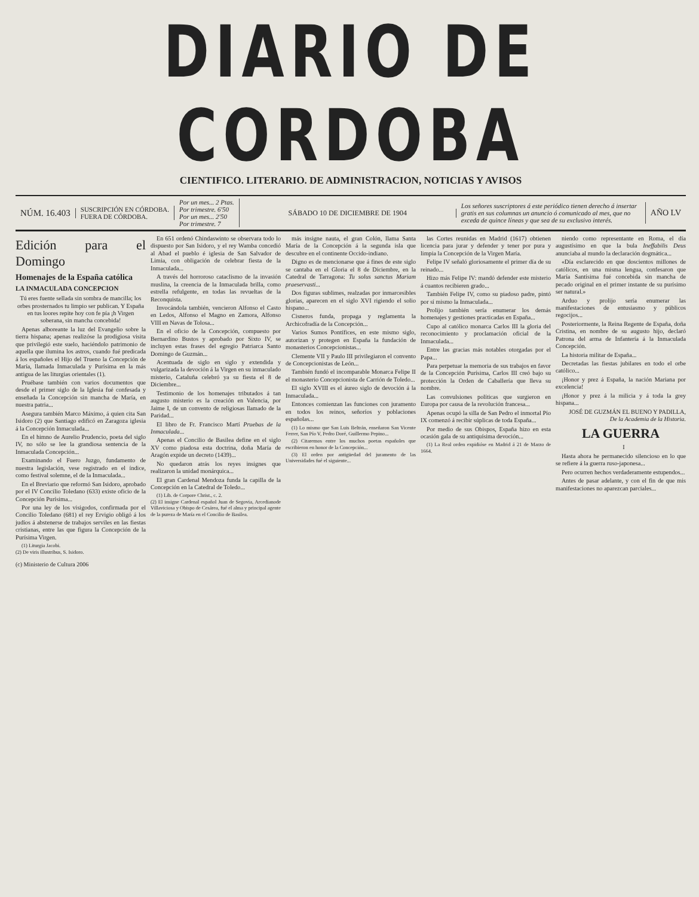DIARIO DE CORDOBA
CIENTIFICO. LITERARIO. DE ADMINISTRACION, NOTICIAS Y AVISOS
NÚM. 16.403
SUSCRIPCIÓN EN CÓRDOBA.
FUERA DE CÓRDOBA.
Por un mes... 2 Ptas.
Por trimestre. 6'50
Por un mes... 2'50
Por trimestre. 7
SÁBADO 10 DE DICIEMBRE DE 1904
Los señores suscriptores á este periódico tienen derecho á insertar gratis en sus columnas un anuncio ó comunicado al mes, que no exceda de quince líneas y que sea de su exclusivo interés.
AÑO LV
Edición para el Domingo
Homenajes de la España católica
LA INMACULADA CONCEPCION
Tú eres fuente sellada sin sombra de mancilla; los orbes prosternados tu limpio ser publican. Y España en tus loores repite hoy con fe pía ¡h Virgen soberana, sin mancha concebida!
Apenas alboreante la luz del Evangelio sobre la tierra hispana; apenas realizóse la prodigiosa visita que privilegió este suelo, haciéndolo patrimonio de aquella que ilumina los astros, cuando fué predicada á los españoles el Hijo del Trueno la Concepción de María, llamada Inmaculada y Purísima en la más antigua de las liturgias orientales (1).
Pruébase también con varios documentos que desde el primer siglo de la Iglesia fué confesada y enseñada la Concepción sin mancha de María, en nuestra patria...
Asegura también Marco Máximo, á quien cita San Isidoro (2) que Santiago edificó en Zaragoza iglesia á la Concepción Inmaculada...
En el himno de Aurelio Prudencio, poeta del siglo IV, no sólo se lee la grandiosa sentencia de la Inmaculada Concepción...
Examinando el Fuero Juzgo, fundamento de nuestra legislación, vese registrado en el índice, como festival solemne, el de la Inmaculada...
En el Breviario que reformó San Isidoro, aprobado por el IV Concilio Toledano (633) existe oficio de la Concepción Purísima...
Por una ley de los visigodos, confirmada por el Concilio Toledano (681) el rey Ervigio obligó á los judíos á abstenerse de trabajos serviles en las fiestas cristianas, entre las que figura la Concepción de la Purísima Virgen.
(1) Liturgia Jacobi.
(2) De viris illustribus, S. Isidoro.
En 651 ordenó Chindaswinto se observara todo lo dispuesto por San Isidoro, y el rey Wamba concedió al Abad el pueblo é iglesia de San Salvador de Limia, con obligación de celebrar fiesta de la Inmaculada...
A través del horroroso cataclismo de la invasión muslina, la creencia de la Inmaculada brilla, como estrella refulgente, en todas las revueltas de la Reconquista.
Invocándola también, vencieron Alfonso el Casto en Ledos, Alfonso el Magno en Zamora, Alfonso VIII en Navas de Tolosa...
En el oficio de la Concepción, compuesto por Bernardino Bustos y aprobado por Sixto IV, se incluyen estas frases del egregio Patriarca Santo Domingo de Guzmán...
Acentuada de siglo en siglo y extendida y vulgarizada la devoción á la Virgen en su inmaculado misterio, Cataluña celebró ya su fiesta el 8 de Diciembre...
Testimonio de los homenajes tributados á tan augusto misterio es la creación en Valencia, por Jaime I, de un convento de religiosas llamado de la Paridad...
El libro de Fr. Francisco Martí Pruebas de la Inmaculada...
Apenas el Concilio de Basilea define en el siglo XV como piadosa esta doctrina, doña María de Aragón expide un decreto (1439)...
No quedaron atrás los reyes insignes que realizaron la unidad monárquica...
El gran Cardenal Mendoza funda la capilla de la Concepción en la Catedral de Toledo...
(1) Lib. de Corpore Christ., c. 2.
(2) El insigne Cardenal español Juan de Segovia, Arcedianode Villaviciosa y Obispo de Cesárea, fué el alma y principal agente de la pureza de María en el Concilio de Basilea.
más insigne nauta, el gran Colón, llama Santa María de la Concepción á la segunda isla que descubre en el continente Occido-indiano.
Digno es de mencionarse que á fines de este siglo se cantaba en el Gloria el 8 de Diciembre, en la Catedral de Tarragona: Tu solus sanctus Mariam praeservasti...
Dos figuras sublimes, realzadas por inmarcesibles glorias, aparecen en el siglo XVI rigiendo el solio hispano...
Cisneros funda, propaga y reglamenta la Archicofradía de la Concepción...
Varios Sumos Pontífices, en este mismo siglo, autorizan y protegen en España la fundación de monasterios Concepcionistas...
Clemente VII y Paulo III privilegiaron el convento de Concepcionistas de León...
También fundó el incomparable Monarca Felipe II el monasterio Concepcionista de Carrión de Toledo...
El siglo XVIII es el áureo siglo de devoción á la Inmaculada...
Entonces comienzan las funciones con juramento en todos los reinos, señoríos y poblaciones españolas...
(1) Lo mismo que San Luis Beltrán, enseñaron San Vicente Ferrer, San Pío V, Pedro Doré, Guillermo Pepino...
(2) Citaremos entre los muchos poetas españoles que escribieron en honor de la Concepción...
(3) El orden por antigüedad del juramento de las Universidades fué el siguiente...
las Cortes reunidas en Madrid (1617) obtienen licencia para jurar y defender y tener por pura y limpia la Concepción de la Virgen María.
Felipe IV señaló gloriosamente el primer día de su reinado...
Hizo más Felipe IV: mandó defender este misterio á cuantos recibieren grado...
También Felipe IV, como su piadoso padre, pintó por sí mismo la Inmaculada...
Prolijo también sería enumerar los demás homenajes y gestiones practicadas en España...
Cupo al católico monarca Carlos III la gloria del reconocimiento y proclamación oficial de la Inmaculada...
Entre las gracias más notables otorgadas por el Papa...
Para perpetuar la memoria de sus trabajos en favor de la Concepción Purísima, Carlos III creó bajo su protección la Orden de Caballería que lleva su nombre.
Las convulsiones políticas que surgieron en Europa por causa de la revolución francesa...
Apenas ocupó la silla de San Pedro el inmortal Pío IX comenzó á recibir súplicas de toda España...
Por medio de sus Obispos, España hizo en esta ocasión gala de su antiquísima devoción...
(1) La Real orden expidióse en Madrid á 21 de Marzo de 1664.
niendo como representante en Roma, el día augustísimo en que la bula Ineffabilis Deus anunciaba al mundo la declaración dogmática...
«Día esclarecido en que doscientos millones de católicos, en una misma lengua, confesaron que María Santísima fué concebida sin mancha de pecado original en el primer instante de su purísimo ser natural.»
Arduo y prolijo sería enumerar las manifestaciones de entusiasmo y públicos regocijos...
Posteriormente, la Reina Regente de España, doña Cristina, en nombre de su augusto hijo, declaró Patrona del arma de Infantería á la Inmaculada Concepción.
La historia militar de España...
Decretadas las fiestas jubilares en todo el orbe católico...
¡Honor y prez á España, la nación Mariana por excelencia!
¡Honor y prez á la milicia y á toda la grey hispana...
JOSÉ DE GUZMÁN EL BUENO Y PADILLA,
De la Academia de la Historia.
LA GUERRA
I
Hasta ahora he permanecido silencioso en lo que se refiere á la guerra ruso-japonesa...
Pero ocurren hechos verdaderamente estupendos...
Antes de pasar adelante, y con el fin de que mis manifestaciones no aparezcan parciales...
(c) Ministerio de Cultura 2006